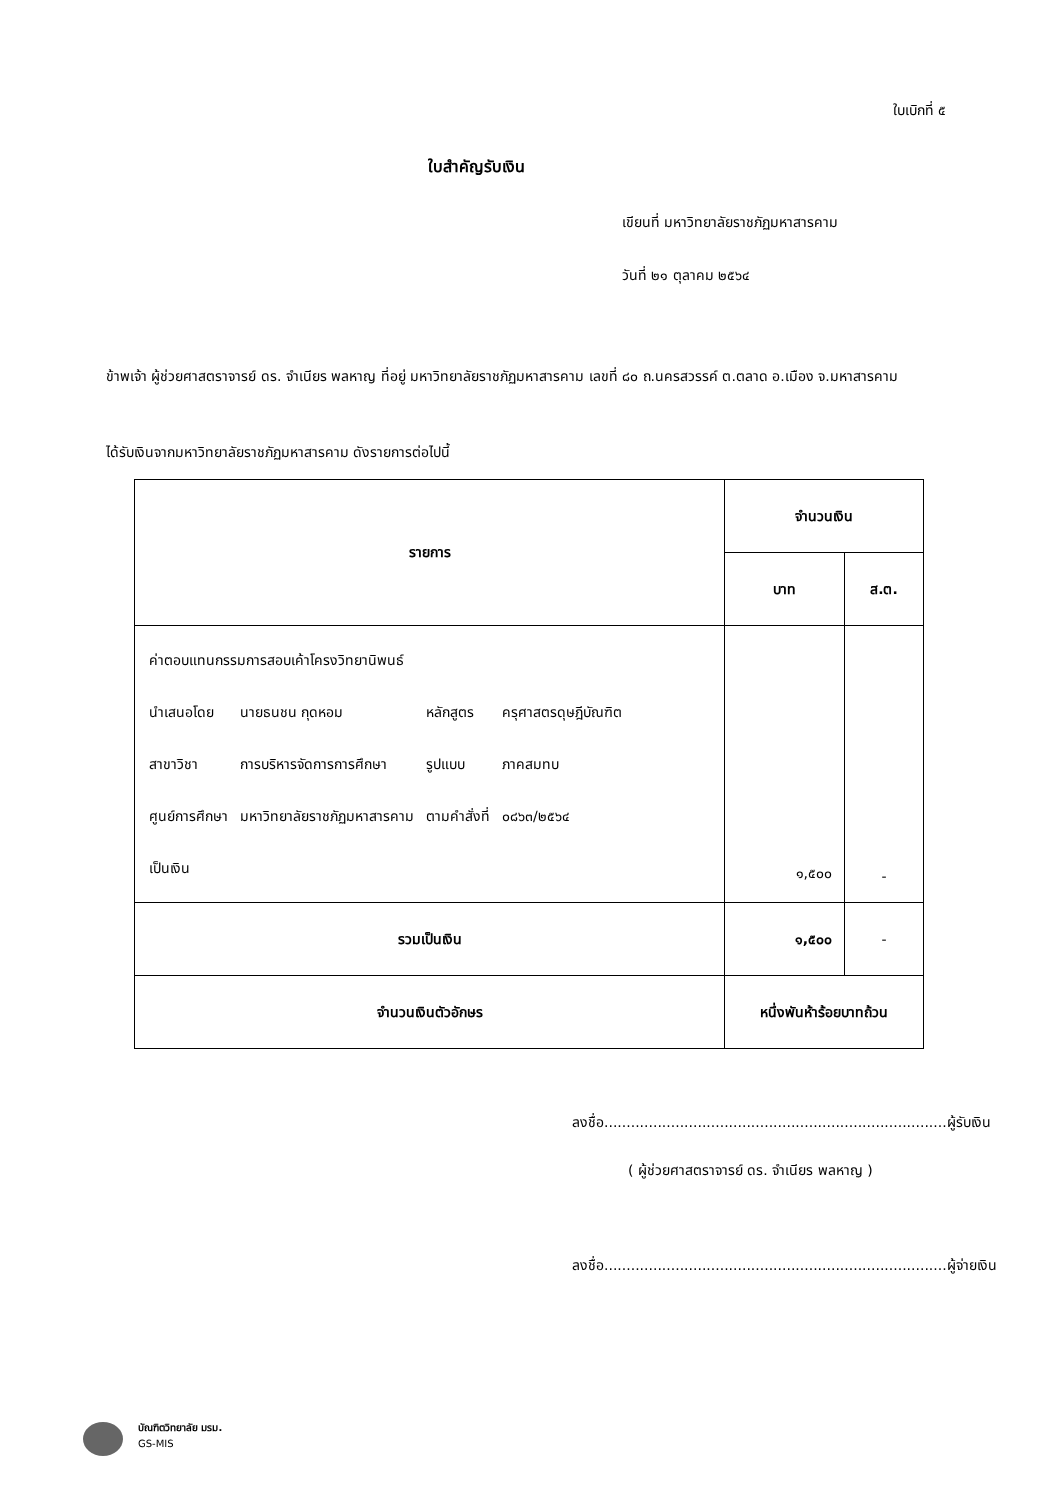ใบเบิกที่ ๕
ใบสำคัญรับเงิน
เขียนที่ มหาวิทยาลัยราชภัฏมหาสารคาม
วันที่ ๒๑ ตุลาคม ๒๕๖๔
ข้าพเจ้า ผู้ช่วยศาสตราจารย์ ดร. จำเนียร พลหาญ ที่อยู่ มหาวิทยาลัยราชภัฏมหาสารคาม เลขที่ ๘๐ ถ.นครสวรรค์ ต.ตลาด อ.เมือง จ.มหาสารคาม
ได้รับเงินจากมหาวิทยาลัยราชภัฏมหาสารคาม ดังรายการต่อไปนี้
| รายการ | จำนวนเงิน | |
| --- | --- | --- |
| | บาท | ส.ต. |
| / ค่าตอบแทนกรรมการสอบเค้าโครงวิทยานิพนธ์ / / / / / นำเสนอโดย / นายธนชน กุดหอม / หลักสูตร / ครุศาสตรดุษฎีบัณฑิต / / สาขาวิชา / การบริหารจัดการการศึกษา / รูปแบบ / ภาคสมทบ / / ศูนย์การศึกษา / มหาวิทยาลัยราชภัฏมหาสารคาม / ตามคำสั่งที่ / ๐๘๖๓/๒๕๖๔ / / เป็นเงิน / / / / | ๑,๕๐๐ | - |
| รวมเป็นเงิน | ๑,๕๐๐ | - |
| จำนวนเงินตัวอักษร | หนึ่งพันห้าร้อยบาทถ้วน | |
ลงชื่อ.............................................................................ผู้รับเงิน
( ผู้ช่วยศาสตราจารย์ ดร. จำเนียร พลหาญ )
ลงชื่อ.............................................................................ผู้จ่ายเงิน
บัณฑิตวิทยาลัย มรม.
GS-MIS